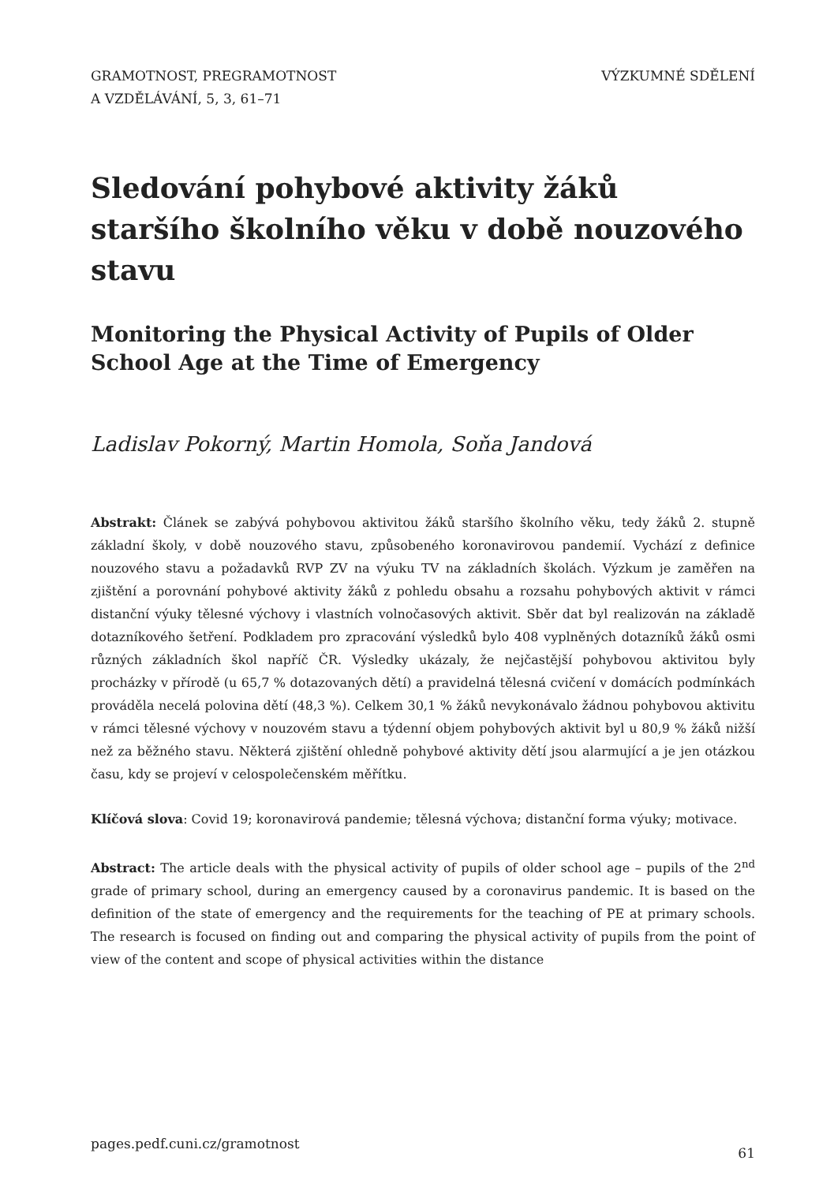GRAMOTNOST, PREGRAMOTNOST
A VZDĚLÁVÁNÍ, 5, 3, 61–71
VÝZKUMNÉ SDĚLENÍ
Sledování pohybové aktivity žáků staršího školního věku v době nouzového stavu
Monitoring the Physical Activity of Pupils of Older School Age at the Time of Emergency
Ladislav Pokorný, Martin Homola, Soňa Jandová
Abstrakt: Článek se zabývá pohybovou aktivitou žáků staršího školního věku, tedy žáků 2. stupně základní školy, v době nouzového stavu, způsobeného koronavirovou pandemií. Vychází z definice nouzového stavu a požadavků RVP ZV na výuku TV na základních školách. Výzkum je zaměřen na zjištění a porovnání pohybové aktivity žáků z pohledu obsahu a rozsahu pohybových aktivit v rámci distanční výuky tělesné výchovy i vlastních volnočasových aktivit. Sběr dat byl realizován na základě dotazníkového šetření. Podkladem pro zpracování výsledků bylo 408 vyplněných dotazníků žáků osmi různých základních škol napříč ČR. Výsledky ukázaly, že nejčastější pohybovou aktivitou byly procházky v přírodě (u 65,7 % dotazovaných dětí) a pravidelná tělesná cvičení v domácích podmínkách prováděla necelá polovina dětí (48,3 %). Celkem 30,1 % žáků nevykonávalo žádnou pohybovou aktivitu v rámci tělesné výchovy v nouzovém stavu a týdenní objem pohybových aktivit byl u 80,9 % žáků nižší než za běžného stavu. Některá zjištění ohledně pohybové aktivity dětí jsou alarmující a je jen otázkou času, kdy se projeví v celospolečenském měřítku.
Klíčová slova: Covid 19; koronavirová pandemie; tělesná výchova; distanční forma výuky; motivace.
Abstract: The article deals with the physical activity of pupils of older school age – pupils of the 2<sup>nd</sup> grade of primary school, during an emergency caused by a coronavirus pandemic. It is based on the definition of the state of emergency and the requirements for the teaching of PE at primary schools. The research is focused on finding out and comparing the physical activity of pupils from the point of view of the content and scope of physical activities within the distance
pages.pedf.cuni.cz/gramotnost 61